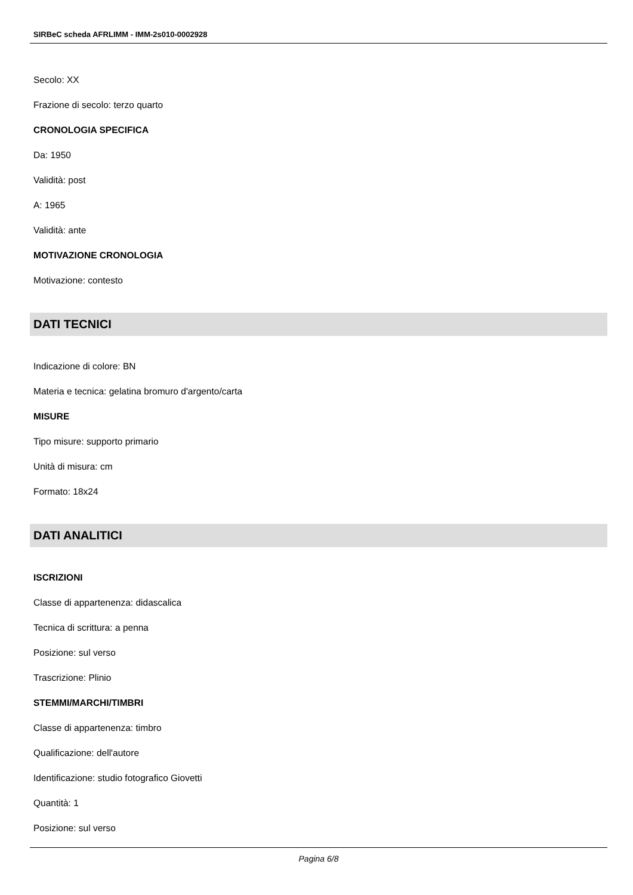SIRBeC scheda AFRLIMM - IMM-2s010-0002928
Secolo: XX
Frazione di secolo: terzo quarto
CRONOLOGIA SPECIFICA
Da: 1950
Validità: post
A: 1965
Validità: ante
MOTIVAZIONE CRONOLOGIA
Motivazione: contesto
DATI TECNICI
Indicazione di colore: BN
Materia e tecnica: gelatina bromuro d'argento/carta
MISURE
Tipo misure: supporto primario
Unità di misura: cm
Formato: 18x24
DATI ANALITICI
ISCRIZIONI
Classe di appartenenza: didascalica
Tecnica di scrittura: a penna
Posizione: sul verso
Trascrizione: Plinio
STEMMI/MARCHI/TIMBRI
Classe di appartenenza: timbro
Qualificazione: dell'autore
Identificazione: studio fotografico Giovetti
Quantità: 1
Posizione: sul verso
Pagina 6/8